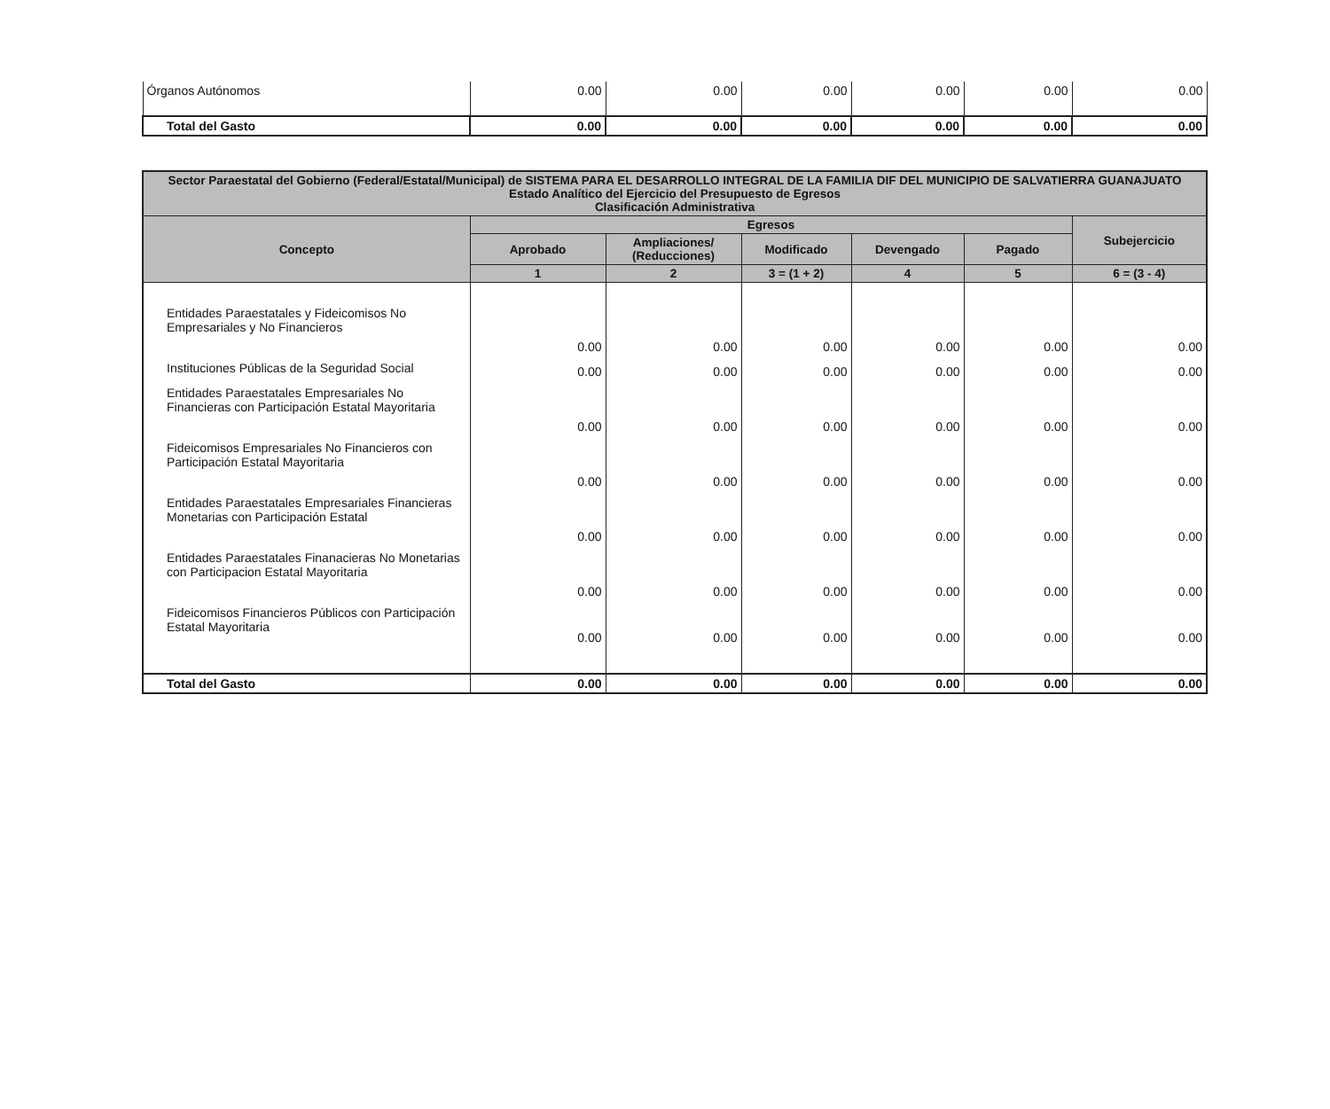| Órganos Autónomos | 0.00 | 0.00 | 0.00 | 0.00 | 0.00 | 0.00 |
| Total del Gasto | 0.00 | 0.00 | 0.00 | 0.00 | 0.00 | 0.00 |
| Sector Paraestatal del Gobierno (Federal/Estatal/Municipal) de SISTEMA PARA EL DESARROLLO INTEGRAL DE LA FAMILIA DIF DEL MUNICIPIO DE SALVATIERRA GUANAJUATO Estado Analítico del Ejercicio del Presupuesto de Egresos Clasificación Administrativa | | | | | | |
| --- | --- | --- | --- | --- | --- | --- |
| Concepto | Egresos | | | | | Subejercicio |
| | Aprobado | Ampliaciones/ (Reducciones) | Modificado | Devengado | Pagado | |
| | 1 | 2 | 3 = (1 + 2) | 4 | 5 | 6 = (3 - 4) |
| Entidades Paraestatales y Fideicomisos No Empresariales y No Financieros | 0.00 | 0.00 | 0.00 | 0.00 | 0.00 | 0.00 |
| Instituciones Públicas de la Seguridad Social | 0.00 | 0.00 | 0.00 | 0.00 | 0.00 | 0.00 |
| Entidades Paraestatales Empresariales No Financieras con Participación Estatal Mayoritaria | 0.00 | 0.00 | 0.00 | 0.00 | 0.00 | 0.00 |
| Fideicomisos Empresariales No Financieros con Participación Estatal Mayoritaria | 0.00 | 0.00 | 0.00 | 0.00 | 0.00 | 0.00 |
| Entidades Paraestatales Empresariales Financieras Monetarias con Participación Estatal | 0.00 | 0.00 | 0.00 | 0.00 | 0.00 | 0.00 |
| Entidades Paraestatales Finanacieras No Monetarias con Participacion Estatal Mayoritaria | 0.00 | 0.00 | 0.00 | 0.00 | 0.00 | 0.00 |
| Fideicomisos Financieros Públicos con Participación Estatal Mayoritaria | 0.00 | 0.00 | 0.00 | 0.00 | 0.00 | 0.00 |
| Total del Gasto | 0.00 | 0.00 | 0.00 | 0.00 | 0.00 | 0.00 |